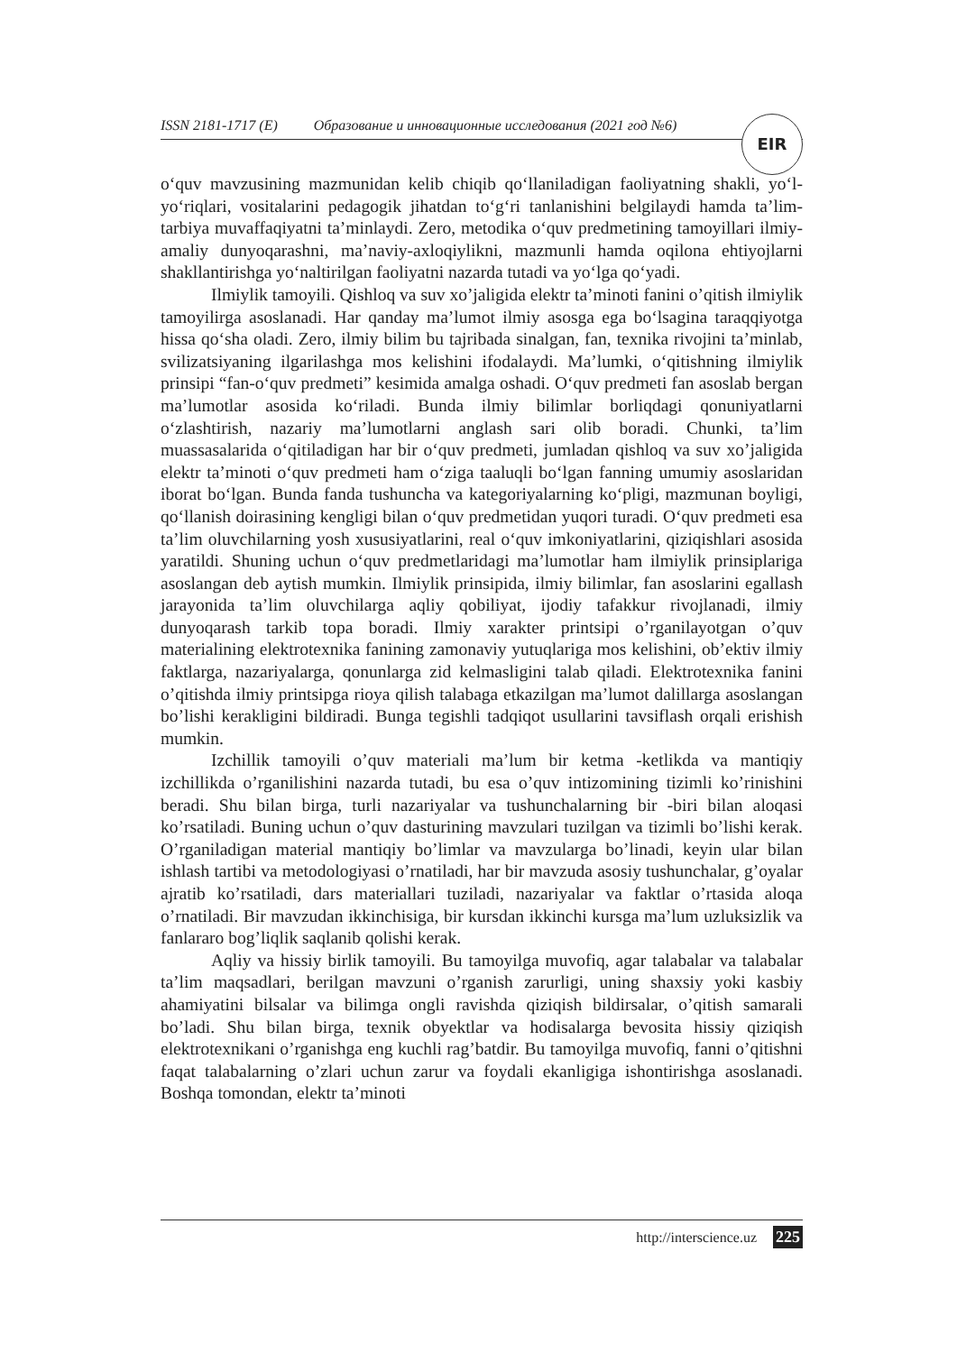ISSN 2181-1717 (E) Образование и инновационные исследования (2021 год №6) EIR
o‘quv mavzusining mazmunidan kelib chiqib qo‘llaniladigan faoliyatning shakli, yo‘l-yo‘riqlari, vositalarini pedagogik jihatdan to‘g‘ri tanlanishini belgilaydi hamda ta’lim-tarbiya muvaffaqiyatni ta’minlaydi. Zero, metodika o‘quv predmetining tamoyillari ilmiy-amaliy dunyoqarashni, ma’naviy-axloqiylikni, mazmunli hamda oqilona ehtiyojlarni shakllantirishga yo‘naltirilgan faoliyatni nazarda tutadi va yo‘lga qo‘yadi.
Ilmiylik tamoyili. Qishloq va suv xo’jaligida elektr ta’minoti fanini o’qitish ilmiylik tamoyilirga asoslanadi. Har qanday ma’lumot ilmiy asosga ega bo‘lsagina taraqqiyotga hissa qo‘sha oladi. Zero, ilmiy bilim bu tajribada sinalgan, fan, texnika rivojini ta’minlab, svilizatsiyaning ilgarilashga mos kelishini ifodalaydi. Ma’lumki, o‘qitishning ilmiylik prinsipi “fan-o‘quv predmeti” kesimida amalga oshadi. O‘quv predmeti fan asoslab bergan ma’lumotlar asosida ko‘riladi. Bunda ilmiy bilimlar borliqdagi qonuniyatlarni o‘zlashtirish, nazariy ma’lumotlarni anglash sari olib boradi. Chunki, ta’lim muassasalarida o‘qitiladigan har bir o‘quv predmeti, jumladan qishloq va suv xo’jaligida elektr ta’minoti o‘quv predmeti ham o‘ziga taaluqli bo‘lgan fanning umumiy asoslaridan iborat bo‘lgan. Bunda fanda tushuncha va kategoriyalarning ko‘pligi, mazmunan boyligi, qo‘llanish doirasining kengligi bilan o‘quv predmetidan yuqori turadi. O‘quv predmeti esa ta’lim oluvchilarning yosh xususiyatlarini, real o‘quv imkoniyatlarini, qiziqishlari asosida yaratildi. Shuning uchun o‘quv predmetlaridagi ma’lumotlar ham ilmiylik prinsiplariga asoslangan deb aytish mumkin. Ilmiylik prinsipida, ilmiy bilimlar, fan asoslarini egallash jarayonida ta’lim oluvchilarga aqliy qobiliyat, ijodiy tafakkur rivojlanadi, ilmiy dunyoqarash tarkib topa boradi. Ilmiy xarakter printsipi o’rganilayotgan o’quv materialining elektrotexnika fanining zamonaviy yutuqlariga mos kelishini, ob’ektiv ilmiy faktlarga, nazariyalarga, qonunlarga zid kelmasligini talab qiladi. Elektrotexnika fanini o’qitishda ilmiy printsipga rioya qilish talabaga etkazilgan ma’lumot dalillarga asoslangan bo’lishi kerakligini bildiradi. Bunga tegishli tadqiqot usullarini tavsiflash orqali erishish mumkin.
Izchillik tamoyili o’quv materiali ma’lum bir ketma -ketlikda va mantiqiy izchillikda o’rganilishini nazarda tutadi, bu esa o’quv intizomining tizimli ko’rinishini beradi. Shu bilan birga, turli nazariyalar va tushunchalarning bir -biri bilan aloqasi ko’rsatiladi. Buning uchun o’quv dasturining mavzulari tuzilgan va tizimli bo’lishi kerak. O’rganiladigan material mantiqiy bo’limlar va mavzularga bo’linadi, keyin ular bilan ishlash tartibi va metodologiyasi o’rnatiladi, har bir mavzuda asosiy tushunchalar, g’oyalar ajratib ko’rsatiladi, dars materiallari tuziladi, nazariyalar va faktlar o’rtasida aloqa o’rnatiladi. Bir mavzudan ikkinchisiga, bir kursdan ikkinchi kursga ma’lum uzluksizlik va fanlararo bog’liqlik saqlanib qolishi kerak.
Aqliy va hissiy birlik tamoyili. Bu tamoyilga muvofiq, agar talabalar va talabalar ta’lim maqsadlari, berilgan mavzuni o’rganish zarurligi, uning shaxsiy yoki kasbiy ahamiyatini bilsalar va bilimga ongli ravishda qiziqish bildirsalar, o’qitish samarali bo’ladi. Shu bilan birga, texnik obyektlar va hodisalarga bevosita hissiy qiziqish elektrotexnikani o’rganishga eng kuchli rag’batdir. Bu tamoyilga muvofiq, fanni o’qitishni faqat talabalarning o’zlari uchun zarur va foydali ekanligiga ishontirishga asoslanadi. Boshqa tomondan, elektr ta’minoti
http://interscience.uz 225